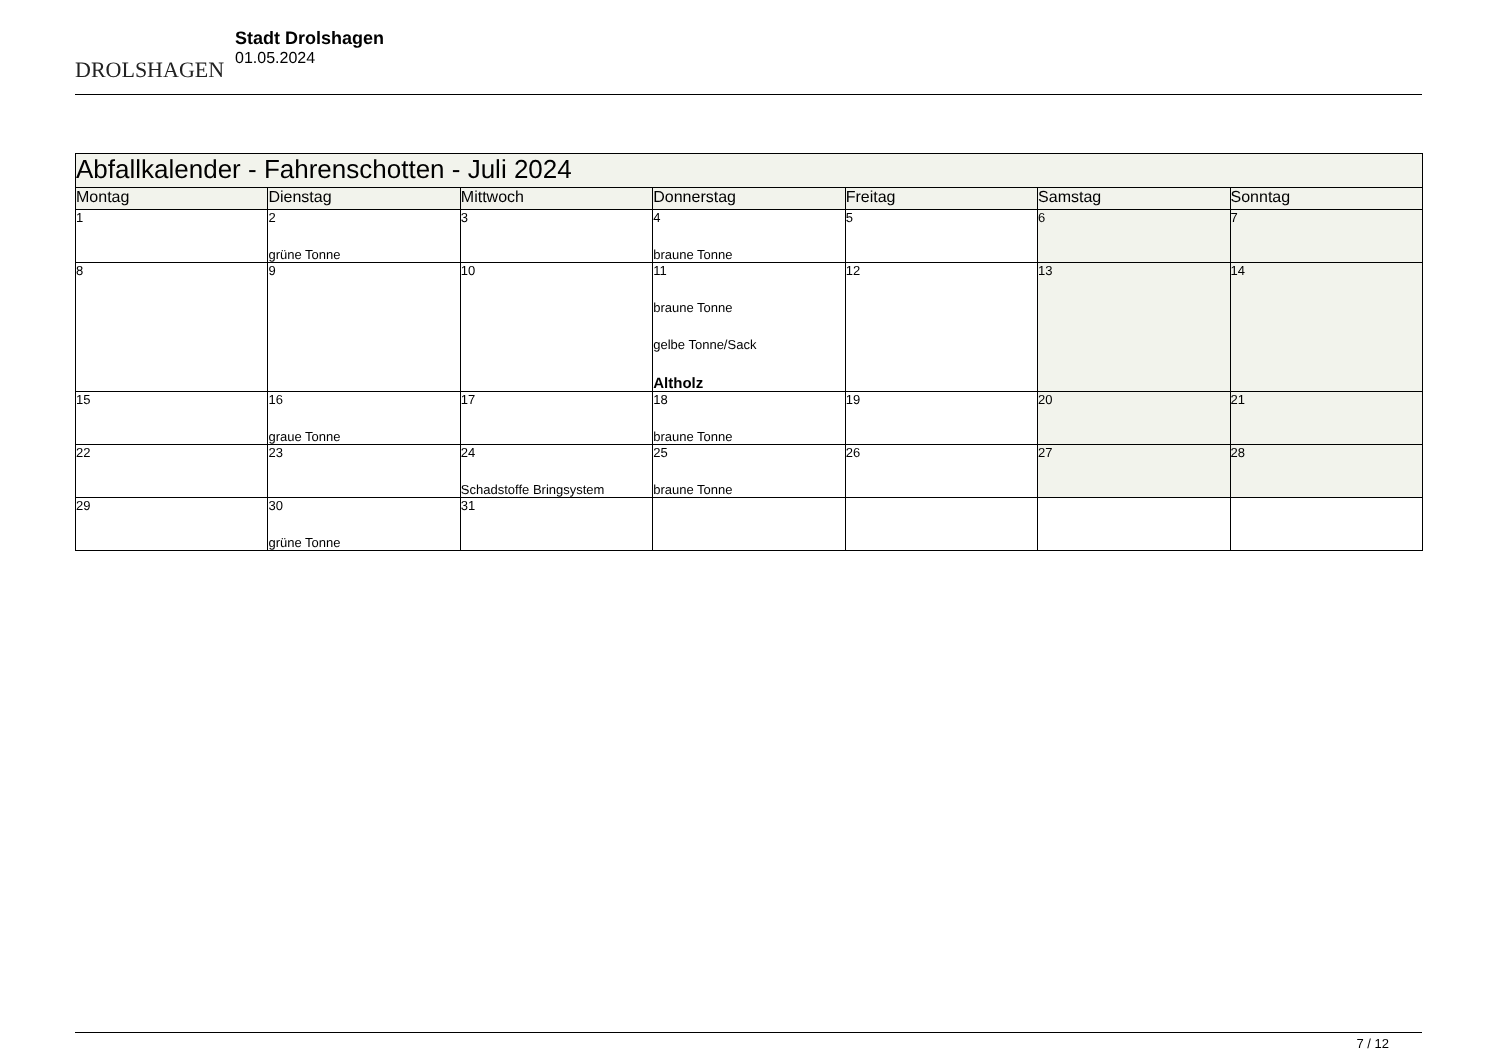DROLSHAGEN
Stadt Drolshagen
01.05.2024
| Abfallkalender - Fahrenschotten - Juli 2024 | | | | | | |
| --- | --- | --- | --- | --- | --- | --- |
| Montag | Dienstag | Mittwoch | Donnerstag | Freitag | Samstag | Sonntag |
| 1 | 2 grüne Tonne | 3 | 4 braune Tonne | 5 | 6 | 7 |
| 8 | 9 | 10 | 11 braune Tonne gelbe Tonne/Sack Altholz | 12 | 13 | 14 |
| 15 | 16 graue Tonne | 17 | 18 braune Tonne | 19 | 20 | 21 |
| 22 | 23 | 24 Schadstoffe Bringsystem | 25 braune Tonne | 26 | 27 | 28 |
| 29 | 30 grüne Tonne | 31 | | | | |
7 / 12